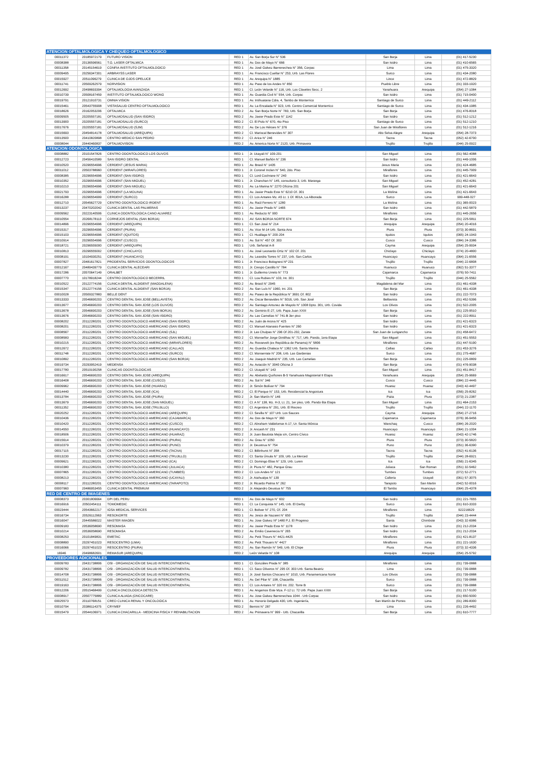| ATENCION OFTALMOLOGICA Y CHEQUEO OFTALMOLOGICO | | | | | | | |
| --- | --- | --- | --- | --- | --- | --- | --- |
| 00011372 | 20185972179 | FUTURO VISION | RED 1 | Av. San Borja Sur N° 536 | San Borja | Lima | (01) 417-5230 |
| 00008388 | 20136596561 | T.G. LASER OFTALMICA | RED 1 | Av. Dos de Mayo N° 666 | San Isidro | Lima | (01) 410-6565 |
| 00011358 | 20145154619 | CONFIA INSTITUTO OFTALMOLOGICO | RED 1 | Av. José Galvez Barrenechea N° 356, Corpac | Lima | Lima | (01) 475-3320 |
| 00009495 | 20256347301 | ARBRAYSS LASER | RED 1 | Av. Francisco Cuellar N° 253, Urb. Las Flores | Surco | Lima | (01) 434-2080 |
| 00015927 | 20511096279 | CLINICA DE OJOS OPELUCE | RED 1 | Av. Arequipa N° 1885 | Lince | Lima | (01) 472-8829 |
| 00011741 | 20509262579 | NORVISION | RED 1 | Av. Paso de los Andes N° 850 | Pueblo Libre | Lima | (01) 333-1920 |
| 00012692 | 20498693394 | OFTALMOLOGIA AVANZADA | RED 1 | Cl. León Velarde N° 116, Urb. Los Claveles Secc. 2 | Yanahuara | Arequipa | (054) 27-1084 |
| 00010739 | 20508167459 | INSTITUTO OFTALMOLOGICO WONG | RED 1 | Av. Guardia Civil N° 554, Urb. Corpac | San Isidro | Lima | (01) 715-0400 |
| 00019791 | 20121910731 | OMNIA VISION | RED 1 | Av. Intihuatana Cdra. 4, Tambo de Monterrico | Santiago de Surco | Lima | (01) 449-2112 |
| 00015461 | 20543755908 | VISTASALUD CENTRO OFTALMOLOGICO | RED 1 | Av. La Encalada N° 923, Urb. Centro Comercial Monterrico | Santiago de Surco | Lima | (01) 434-1985 |
| 00018626 | 20162053206 | OFTALMICA | RED 2 | Av. San Borja Norte N° 783, Urb. San Borja | San Borja | Lima | (01) 476-8318 |
| 00009505 | 20205557181 | OFTALMOSALUD (SAN ISIDRO) | RED 2 | Av. Javier Prado Este N° 1142 | San Isidro | Lima | (01) 512-1212 |
| 00013900 | 20205557181 | OFTALMOSALUD (SURCO) | RED 2 | Cl. El Polo N° 670, 4to Piso | Santiago de Surco | Lima | (01) 512-1210 |
| 00017676 | 20205557181 | OFTALMOSALUD (SJM) | RED 2 | Av. De Los Héroes N° 376 | San Juan de Miraflores | Lima | (01) 512-1216 |
| 00015693 | 20454814178 | OFTALMOSALUD (AREQUIPA) | RED 2 | Cl. Mariscal Benevides N° 307 | Alto Selva Alegre | Arequipa | (054) 28-7373 |
| 00013500 | 20410820898 | CENTRO MEDICO SAN PEDRO | RED 2 | Cl. Arica N° 246 | Tacna | Tacna | (052) 42-6700 |
| 00008044 | 20440460837 | OFTALMOVISION | RED 2 | Av. America Norte N° 2120, Urb. Primavera | Trujillo | Trujillo | (044) 25-0922 |
| ATENCION ODONTOLOGICA | | | | | | | |
| 00008882 | 20101547826 | CENTRO ODONTOLOGICO LOS OLIVOS | RED 1 | Jr. Ucayali N° 109-201 | San Miguel | Lima | (01) 562-4088 |
| 00012723 | 20456410589 | SAN ISIDRO DENTAL | RED 1 | Cl. Manuel Bañón N° 236 | San Isidro | Lima | (01) 449-1006 |
| 00010520 | 20296554996 | CERDENT (JESUS MARIA) | RED 1 | Av. Brasil N° 1435 | Jesus Maria | Lima | (01) 424-4685 |
| 00011012 | 20503788960 | CERDENT (MIRAFLORES) | RED 1 | Jr. Coronel Inclan N° 540, 2do. Piso | Miraflores | Lima | (01) 445-7909 |
| 00008385 | 20296554996 | CERDENT (SAN ISIDRO) | RED 1 | Cl. Lord Cochrane N° 240 | San Isidro | Lima | (01) 421-6643 |
| 00010352 | 20296554996 | CERDENT (SAN MIGUEL) | RED 1 | Jr. Chanchan N° 145, consultorio 3, Urb. Maranga | San Miguel | Lima | (01) 452-4281 |
| 00010210 | 20296554996 | CERDENT (SAN MIGUEL) | RED 1 | Av. La Marina N° 2270 Oficina 201 | San Miguel | Lima | (01) 421-6643 |
| 00021793 | 20296554996 | CERDENT (LA MOLINA) | RED 1 | Av. Javier Prado Este N° 6210 Of. 301 | La Molina | Lima | (01) 421-6643 |
| 00016288 | 20296554999 | CERDENT (SURCO) | RED 1 | Cl. Los Antares Mz. A5 Lt. 1 Of. 801A, La Alborada | Surco | Lima | 999-448-027 |
| 00012710 | 20545627729 | CENTRO ODONTOLOGICO IRDENT | RED 1 | Av. Raúl Ferrero N° 1280 | La Molina | Lima | (01) 365-0023 |
| 00013237 | 20470202042 | CLINICA DENTAL LAS PALMERAS | RED 1 | Av. Javier Prado N° 1465 | San Isidro | Lima | (01) 442-5879 |
| 00009562 | 20223140506 | CLINICA ODONTOLOGICA CANO ALVAREZ | RED 1 | Av. Reducto N° 900 | Miraflores | Lima | (01) 445-2656 |
| 00010554 | 20268178113 | CORNEJOS DENTAL (SAN BORJA) | RED 1 | AV. SAN BORJA NORTE 674 | San Borja | Lima | (01) 225-5811 |
| 00014896 | 20296554996 | CERDENT (AREQUIPA) | RED 1 | Cl. San José N° 214 | Arequipa | Arequipa | (054) 20-4016 |
| 00015317 | 20296554996 | CERDENT (PIURA) | RED 1 | Av. Vice M-14 Urb. Santa Ana | Piura | Piura | (073) 30-8691 |
| 00015103 | 20296554996 | CERDENT (IQUITOS) | RED 1 | Cl. Huallaga N° 200-204 | Iquitos | Iquitos | (065) 24-1943 |
| 00010914 | 20296554996 | CERDENT (CUSCO) | RED 1 | Av. Sol N° 457 Of. 303 | Cusco | Cusco | (084) 24-3386 |
| 00018721 | 20296555000 | CERDENT (AREQUIPA) | RED 1 | Urb. Señorial A-8 | Cayma | Arequipa | (054) 25-9934 |
| 00010813 | 20296555002 | CERDENT (CHICLAYO) | RED 1 | Av. José Leonardo Ortiz N° 102 Of. 201 | Chiclayo | Chiclayo | (074) 20-4800 |
| 00008191 | 10104930251 | CERDENT (HUANCAYO) | RED 1 | Av. Leandra Torres N° 237, Urb. San Carlos | Huancayo | Huancayo | (064) 21-6556 |
| 00007827 | 20481617821 | PRODENTAL SERVICIOS ODONTOLOGICOS | RED 1 | Jr. Francisco Bolognesi Nº 231 | Trujillo | Trujillo | (044) 22-6808 |
| 00012167 | 20489439779 | CLINICA DENTAL ALECEARI | RED 1 | Jr. Crespo Castillo N° 784 | Huanuco | Huanuco | (062) 51-3377 |
| 00017286 | 20570647149 | ORALBET | RED 1 | Jr. Guillermo Urrelo N° 773 | Cajamarca | Cajamarca | (076) 50-7411 |
| 00007770 | 10178918244 | CENTRO ODONTOLOGICO BECERRIL | RED 1 | Cl. Loa Rubies N° 103, Int. 301 | Trujillo | Trujillo | (044) 25-5562 |
| 00010522 | 20122774156 | CLINICA DENTAL ALDIDENT (MAGDALENA) | RED 2 | Av. Brasil N° 2945 | Magdalena del Mar | Lima | (01) 461-4338 |
| 00015347 | 20122774156 | CLINICA DENTAL ALDIDENT (SAN BORJA) | RED 2 | Av. San Luís N° 1960, Int. 201 | San Borja | Lima | (01) 461-4338 |
| 00010028 | 20509327883 | BELLE DENT | RED 2 | Av. Paseo de la República N° 3691 Of. 802 | San Isidro | Lima | (01) 222-7073 |
| 00013333 | 20546690203 | CENTRO DENTAL SAN JOSE (BELLAVISTA) | RED 2 | Av. Oscar Benavides N° 5016, Urb. San José | Bellavista | Lima | (01) 452-5396 |
| 00013677 | 20546690203 | CENTRO DENTAL SAN JOSE (LOS OLIVOS) | RED 2 | Av. Santiago Antunez de Mayolo N° 1008 Dpto. 301, Urb. Covida | Los Olivos | Lima | (01) 522-2005 |
| 00013678 | 20546690203 | CENTRO DENTAL SAN JOSE (SAN BORJA) | RED 2 | Av. Geminis E-27, Urb. Papa Juan XXIII | San Borja | Lima | (01) 225-9510 |
| 00013676 | 20546690203 | CENTRO DENTAL SAN JOSE (SAN ISIDRO) | RED 2 | Av. Las Camelias N° 741-B 3er piso | San Isidro | Lima | (01) 222-8911 |
| 00008202 | 20112280201 | CENTRO ODONTOLOGICO AMERICANO (SAN ISIDRO) | RED 2 | Av. Juán de Arona N° 425 | San Isidro | Lima | (01) 421-6323 |
| 00008201 | 20112280201 | CENTRO ODONTOLOGICO AMERICANO (SAN ISIDRO) | RED 2 | Cl. Manuel Atanasio Fuentes N° 260 | San Isidro | Lima | (01) 421-6323 |
| 00008567 | 20112280201 | CENTRO ODONTOLOGICO AMERICANO (SJL) | RED 2 | Jr. Las Chulpas N° 296 Of 201-202, Zarate | San Juan de Lurigancho | Lima | (01) 458-6472 |
| 00008583 | 20112280201 | CENTRO ODONTOLOGICO AMERICANO (SAN MIGUEL) | RED 2 | Cl. Monseñor Jorge Dintilhac N° 717, Urb. Pando, 1era Etapa | San Miguel | Lima | (01) 451-5553 |
| 00010215 | 20112280201 | CENTRO ODONTOLOGICO AMERICANO (MIRAFLORES) | RED 2 | Av. Rossevelt (ex República de Panama) N° 5806 | Miraflores | Lima | (01) 447-5190 |
| 00012672 | 20112280201 | CENTRO ODONTOLOGICO AMERICANO (CALLAO) | RED 2 | Av. Guardia Chalaca N° 1362 Urb. Santa Marina | Callao | Callao | (01) 453-3276 |
| 00011748 | 20112280201 | CENTRO ODONTOLOGICO AMERICANO (SURCO) | RED 2 | Cl. Monserrate N° 208, Urb. Las Gardenias | Surco | Lima | (01) 275-4687 |
| 00010892 | 20112280201 | CENTRO ODONTOLOGICO AMERICANO (SAN BORJA) | RED 2 | Av. Joaquin Madrid N° 235, Urb. Las Camelias | San Borja | Lima | (01) 225-0809 |
| 00019734 | 20293952419 | MEDENSA | RED 2 | Av. Aviación N° 3040 Oficina 3 | San Borja | Lima | (01) 476-9038 |
| 00017780 | 20519190258 | CLINICAS ODONTOLOGICAS | RED 2 | Cl. Ucayali N° 143 | San Miguel | Lima | (01) 451-8417 |
| 00016617 | 20546690203 | CENTRO DENTAL SAN JOSE (AREQUIPA) | RED 2 | Av. Abelardo Quiñones B-5 Yanahuara Magisterial II Etapa | Yanahuara | Arequipa | (054) 25-9669 |
| 00016408 | 20546690203 | CENTRO DENTAL SAN JOSE (CUSCO) | RED 2 | Av. Sol N° 346 | Cusco | Cusco | (084) 22-4445 |
| 00009962 | 20546690203 | CENTRO DENTAL SAN JOSE (HUARAZ) | RED 2 | Jr. Simón Bolívar N° 794 | Huaraz | Huaraz | (043) 42-4497 |
| 00014440 | 20546690203 | CENTRO DENTAL SAN JOSE (ICA) | RED 2 | Cl. El Parque N° 153, Urb. Residencial la Angostura | Ica | Ica | (056) 25-8262 |
| 00013784 | 20546690203 | CENTRO DENTAL SAN JOSE (PIURA) | RED 2 | Jr. San Martín N° 146 | Paita | Piura | (073) 21-2387 |
| 00013679 | 20546690203 | CENTRO DENTAL SAN JOSE (SAN MIGUEL) | RED 2 | Cl. A N° 138, Mz. H-3, Lt. 21, 1er piso, Urb. Pando 6ta Etapa | San Miguel | Lima | (01) 464-2153 |
| 00011352 | 20546690203 | CENTRO DENTAL SAN JOSE (TRUJILLO) | RED 2 | Cl. Argentina N° 291, Urb. El Recreo | Trujillo | Trujillo | (044) 22-1170 |
| 00020252 | 20112280201 | CENTRO ODONTOLOGICO AMERICANO (AREQUIPA) | RED 2 | Cl. Sevilla N° 107 Urb. Los Sauces | Cayma | Arequipa | (054) 27-2716 |
| 00010436 | 20112280201 | CENTRO ODONTOLOGICO AMERICANO (CAJAMARCA) | RED 2 | Av. Dos de Mayo N° 360 | Cajamarca | Cajamarca | (076) 36-9456 |
| 00010420 | 20112280201 | CENTRO ODONTOLOGICO AMERICANO (CUSCO) | RED 2 | Cl. Abraham Valdelomar A-17, Ur. Santa Mónica | Wanchaq | Cusco | (084) 26-2020 |
| 00014550 | 20112280201 | CENTRO ODONTOLOGICO AMERICANO (HUANCAYO) | RED 2 | Jr. Ancash N° 231 | Huancayo | Huancayo | (064) 21-1004 |
| 00018506 | 20112280201 | CENTRO ODONTOLOGICO AMERICANO (HUARAZ) | RED 2 | Jr. Juan Bautista Mejia s/n, Centro Cívico | Huaraz | Huaraz | (043) 42-1746 |
| 00015614 | 20112280201 | CENTRO ODONTOLOGICO AMERICANO (PIURA) | RED 2 | Av. Grau N° 1050 | Piura | Piura | (073) 30-5820 |
| 00010379 | 20112280201 | CENTRO ODONTOLOGICO AMERICANO (PUNO) | RED 2 | Jr. Deustrua N° 754 | Puno | Puno | (051) 36-6390 |
| 00017115 | 20112280201 | CENTRO ODONTOLOGICO AMERICANO (TACNA) | RED 2 | Cl. Billinhurst N° 358 | Tacna | Tacna | (052) 41-6136 |
| 00013230 | 20112280201 | CENTRO ODONTOLOGICO AMERICANO (TRUJILLO) | RED 2 | Cl. Santa Úrsula N° 109, Urb. La Merced | Trujillo | Trujillo | (044) 28-6921 |
| 00009621 | 20112280201 | CENTRO ODONTOLOGICO AMERICANO (ICA) | RED 2 | Cl. Domingo Elias N° 129, Urb. Luren | Ica | Ica | (056) 21-6345 |
| 00010380 | 20112280201 | CENTRO ODONTOLOGICO AMERICANO (JULIACA) | RED 2 | Jr. Piura N° 482, Parque Grau | Juliaca | San Roman | (051) 32-5462 |
| 00007865 | 20112280201 | CENTRO ODONTOLOGICO AMERICANO (TUMBES) | RED 2 | Cl. Los Andes N° 121 | Tumbes | Tumbes | (072) 52-2771 |
| 00008213 | 20112280201 | CENTRO ODONTOLOGICO AMERICANO (UCAYALI) | RED 2 | Jr. Atahualpa N° 139 | Calleria | Ucayali | (061) 57-3075 |
| 00008117 | 20112280201 | CENTRO ODONTOLOGICO AMERICANO (TARAPOTO) | RED 2 | Jr. Ricardo Palma N° 262 | Tarapoto | San Martin | (042) 52-0016 |
| 00007960 | 20486953455 | CLINICA DENTAL PREMIUM | RED 2 | Jr. Alejandro Deustua N° 755 | El Tambo | Huancayo | (064) 25-4378 |
| RED DE CENTRO DE IMAGENES | | | | | | | |
| 00008373 | 20301806664 | DPI DEL PERU | RED 1 | Av. Dos de Mayo N° 602 | San Isidro | Lima | (01) 221-7655 |
| 00016916 | 20502454111 | TOMOMEDIC | RED 1 | Cl. La Conquista N° 145, Urb. El Derby | Surco | Lima | (01) 610-3333 |
| 00023444 | 20543662217 | IGSA MEDICAL SERVICES | RED 1 | Cl. Bolivar N° 270, Of. 204 | Miraflores | Lima | 922216629 |
| 00016734 | 20526112963 | RESONORTE | RED 1 | Av. Jesús de Nazaret N° 650 | Trujillo | Trujillo | (044) 23-4444 |
| 00016047 | 20445586022 | MASTER IMAGEN | RED 1 | Av. Jose Galvez Nº 1480 P.J. El Progreso | Santa | Chimbote | (043) 32-6986 |
| 00009183 | 20536058690 | RESOMASA | RED 2 | Av. Javier Prado Este N° 1178 | San Isidro | Lima | (01) 212-2034 |
| 00010214 | 20536058690 | RESOMASA | RED 2 | Av. Emilio Cavenecia N° 265 | San Isidro | Lima | (01) 212-2034 |
| 00008253 | 20101849831 | EMETAC | RED 2 | Av. Petit Thours N° 4421-4425 | Miraflores | Lima | (01) 421-8137 |
| 00008890 | 20297451023 | RESOCENTRO (LIMA) | RED 2 | Av. Petit Thouars N° 4427 | Miraflores | Lima | (01) 221-1630 |
| 00016066 | 20297451023 | RESOCENTRO (PIURA) | RED 2 | Av. San Ramón N° 549, Urb. El Chipe | Piura | Piura | (073) 32-4336 |
| 16946 | 20498682601 | REMASUR (AREQUIPA) | RED 2 | León Velarde N° 108 | Arequipa | Arequipa | (054) 25-5792 |
| PROVEEDORES ADICIONALES | | | | | | | |
| 00009783 | 20431738806 | OSI - ORGANIZACIÓN DE SALUD INTERCONTINENTAL | RED 1 | Cl. Gonzáles Prada N° 385 | Miraflores | Lima | (01) 739-0888 |
| 00009782 | 20431738806 | OSI - ORGANIZACIÓN DE SALUD INTERCONTINENTAL | RED 1 | Cl. Saco Oliveros N° 295 Of. 303 Urb. Santa Beatriz | Lima | Lima | (01) 739-0888 |
| 00014708 | 20431738806 | OSI - ORGANIZACIÓN DE SALUD INTERCONTINENTAL | RED 1 | Jr. José Santos Chocano N° 1010, Urb. Panamericana Norte | Los Olivos | Lima | (01) 739-0888 |
| 00011512 | 20431738806 | OSI - ORGANIZACIÓN DE SALUD INTERCONTINENTAL | RED 1 | Av. Del Pilar N° 198, Chacarilla | Surco | Lima | (01) 739-0888 |
| 00019163 | 20431738806 | OSI - ORGANIZACIÓN DE SALUD INTERCONTINENTAL | RED 1 | Cl. Los Antares N° 320 Int. 202. Torre B | Surco | Lima | (01) 739-0888 |
| 00012206 | 20515468499 | CLINICA ONCOLOGICA DETECTA | RED 1 | Av. Angamos Este Mza. F-12 Lt. 72 Urb. Papa Juan XXIII | San Borja | Lima | (01) 217-5100 |
| 00008917 | 20507775889 | CLINICA ALIADA (ONCOCARE) | RED 1 | Av. Jose Galvez Barrenechea 1044 - Urb Corpac | San Isidro | Lima | (01) 650-5000 |
| 00025573 | 20110768151 | CREO CLINICA RENAL Y ONCOLOGICA | RED 1 | Av. Honorio Delgado 430, Urb. Ingeniería, | San Martín de Porres | Lima | (01) 289-8300 |
| 00010794 | 20386114375 | CRYMEF | RED 2 | Bernini N° 287 | Lima | Lima | (01) 226-4492 |
| 00015479 | 20544106971 | CLINICA CHACARILLA - MEDICINA FISICA Y REHABILITACION | RED 2 | Av. Primavera N° 999 - Urb. Chacarilla | San Borja | Lima | (01) 610-7777 |